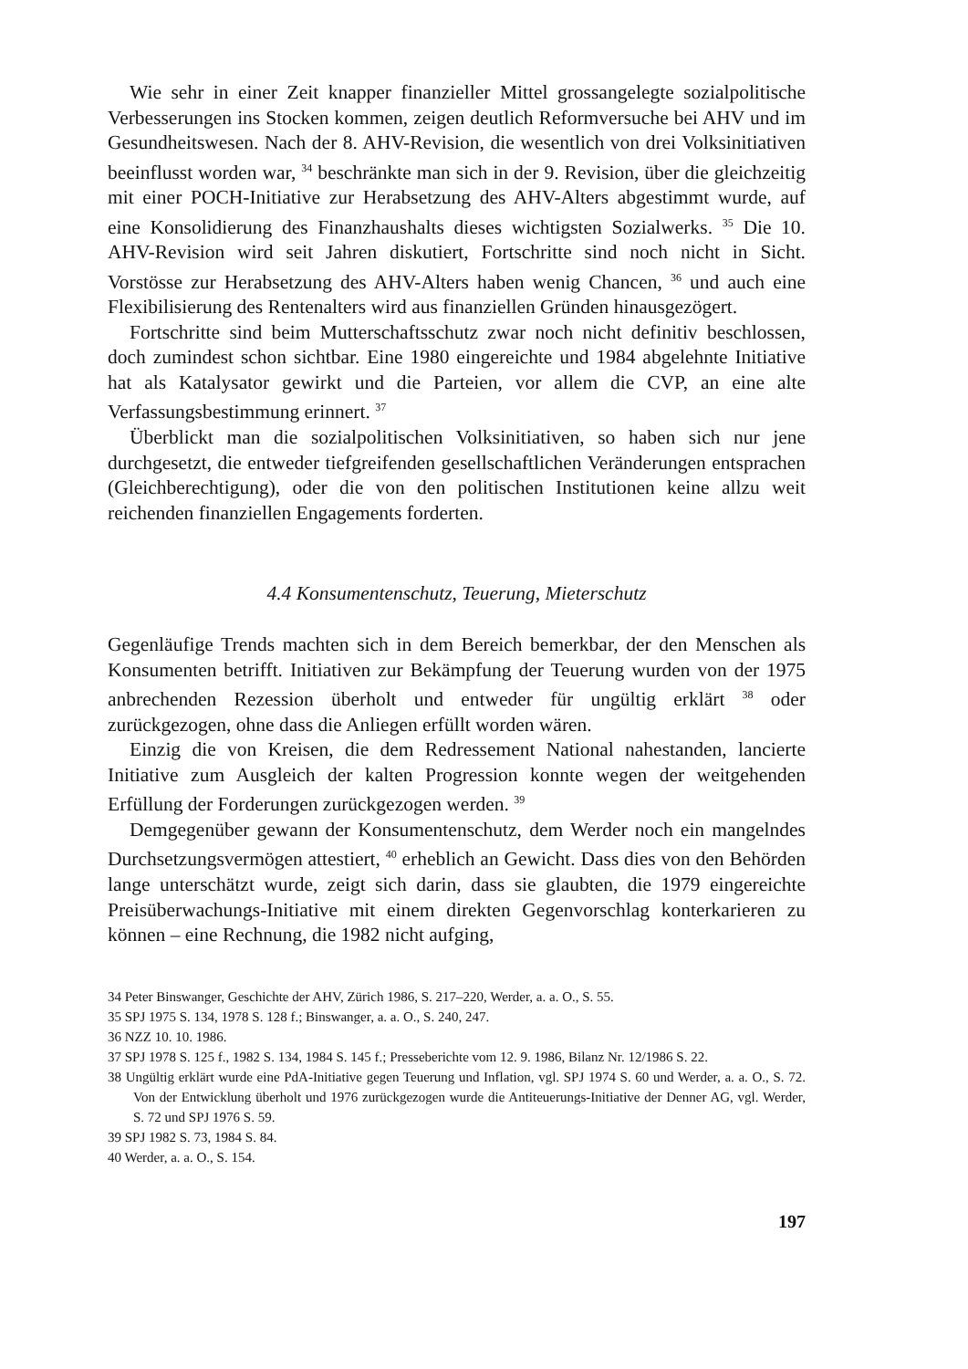Wie sehr in einer Zeit knapper finanzieller Mittel grossangelegte sozialpolitische Verbesserungen ins Stocken kommen, zeigen deutlich Reformversuche bei AHV und im Gesundheitswesen. Nach der 8. AHV-Revision, die wesentlich von drei Volksinitiativen beeinflusst worden war, <sup>34</sup> beschränkte man sich in der 9. Revision, über die gleichzeitig mit einer POCH-Initiative zur Herabsetzung des AHV-Alters abgestimmt wurde, auf eine Konsolidierung des Finanzhaushalts dieses wichtigsten Sozialwerks. <sup>35</sup> Die 10. AHV-Revision wird seit Jahren diskutiert, Fortschritte sind noch nicht in Sicht. Vorstösse zur Herabsetzung des AHV-Alters haben wenig Chancen, <sup>36</sup> und auch eine Flexibilisierung des Rentenalters wird aus finanziellen Gründen hinausgezögert.
Fortschritte sind beim Mutterschaftsschutz zwar noch nicht definitiv beschlossen, doch zumindest schon sichtbar. Eine 1980 eingereichte und 1984 abgelehnte Initiative hat als Katalysator gewirkt und die Parteien, vor allem die CVP, an eine alte Verfassungsbestimmung erinnert. <sup>37</sup>
Überblickt man die sozialpolitischen Volksinitiativen, so haben sich nur jene durchgesetzt, die entweder tiefgreifenden gesellschaftlichen Veränderungen entsprachen (Gleichberechtigung), oder die von den politischen Institutionen keine allzu weit reichenden finanziellen Engagements forderten.
4.4 Konsumentenschutz, Teuerung, Mieterschutz
Gegenläufige Trends machten sich in dem Bereich bemerkbar, der den Menschen als Konsumenten betrifft. Initiativen zur Bekämpfung der Teuerung wurden von der 1975 anbrechenden Rezession überholt und entweder für ungültig erklärt <sup>38</sup> oder zurückgezogen, ohne dass die Anliegen erfüllt worden wären.
Einzig die von Kreisen, die dem Redressement National nahestanden, lancierte Initiative zum Ausgleich der kalten Progression konnte wegen der weitgehenden Erfüllung der Forderungen zurückgezogen werden. <sup>39</sup>
Demgegenüber gewann der Konsumentenschutz, dem Werder noch ein mangelndes Durchsetzungsvermögen attestiert, <sup>40</sup> erheblich an Gewicht. Dass dies von den Behörden lange unterschätzt wurde, zeigt sich darin, dass sie glaubten, die 1979 eingereichte Preisüberwachungs-Initiative mit einem direkten Gegenvorschlag konterkarieren zu können – eine Rechnung, die 1982 nicht aufging,
34 Peter Binswanger, Geschichte der AHV, Zürich 1986, S. 217–220, Werder, a. a. O., S. 55.
35 SPJ 1975 S. 134, 1978 S. 128 f.; Binswanger, a. a. O., S. 240, 247.
36 NZZ 10. 10. 1986.
37 SPJ 1978 S. 125 f., 1982 S. 134, 1984 S. 145 f.; Presseberichte vom 12. 9. 1986, Bilanz Nr. 12/1986 S. 22.
38 Ungültig erklärt wurde eine PdA-Initiative gegen Teuerung und Inflation, vgl. SPJ 1974 S. 60 und Werder, a. a. O., S. 72. Von der Entwicklung überholt und 1976 zurückgezogen wurde die Antiteuerungs-Initiative der Denner AG, vgl. Werder, S. 72 und SPJ 1976 S. 59.
39 SPJ 1982 S. 73, 1984 S. 84.
40 Werder, a. a. O., S. 154.
197